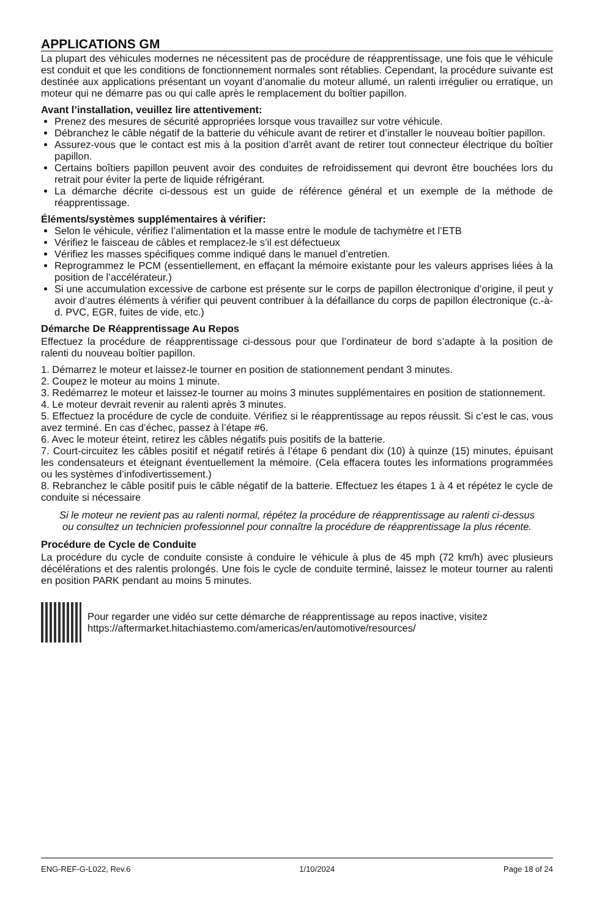APPLICATIONS GM
La plupart des véhicules modernes ne nécessitent pas de procédure de réapprentissage, une fois que le véhicule est conduit et que les conditions de fonctionnement normales sont rétablies. Cependant, la procédure suivante est destinée aux applications présentant un voyant d’anomalie du moteur allumé, un ralenti irrégulier ou erratique, un moteur qui ne démarre pas ou qui calle après le remplacement du boîtier papillon.
Avant l’installation, veuillez lire attentivement:
Prenez des mesures de sécurité appropriées lorsque vous travaillez sur votre véhicule.
Débranchez le câble négatif de la batterie du véhicule avant de retirer et d’installer le nouveau boîtier papillon.
Assurez-vous que le contact est mis à la position d’arrêt avant de retirer tout connecteur électrique du boîtier papillon.
Certains boîtiers papillon peuvent avoir des conduites de refroidissement qui devront être bouchées lors du retrait pour éviter la perte de liquide réfrigérant.
La démarche décrite ci-dessous est un guide de référence général et un exemple de la méthode de réapprentissage.
Éléments/systèmes supplémentaires à vérifier:
Selon le véhicule, vérifiez l’alimentation et la masse entre le module de tachymètre et l’ETB
Vérifiez le faisceau de câbles et remplacez-le s’il est défectueux
Vérifiez les masses spécifiques comme indiqué dans le manuel d’entretien.
Reprogrammez le PCM (essentiellement, en effaçant la mémoire existante pour les valeurs apprises liées à la position de l’accélérateur.)
Si une accumulation excessive de carbone est présente sur le corps de papillon électronique d’origine, il peut y avoir d’autres éléments à vérifier qui peuvent contribuer à la défaillance du corps de papillon électronique (c.-à-d. PVC, EGR, fuites de vide, etc.)
Démarche De Réapprentissage Au Repos
Effectuez la procédure de réapprentissage ci-dessous pour que l’ordinateur de bord s’adapte à la position de ralenti du nouveau boîtier papillon.
1. Démarrez le moteur et laissez-le tourner en position de stationnement pendant 3 minutes.
2. Coupez le moteur au moins 1 minute.
3. Redémarrez le moteur et laissez-le tourner au moins 3 minutes supplémentaires en position de stationnement.
4. Le moteur devrait revenir au ralenti après 3 minutes.
5. Effectuez la procédure de cycle de conduite. Vérifiez si le réapprentissage au repos réussit. Si c’est le cas, vous avez terminé. En cas d’échec, passez à l’étape #6.
6. Avec le moteur éteint, retirez les câbles négatifs puis positifs de la batterie.
7. Court-circuitez les câbles positif et négatif retirés à l’étape 6 pendant dix (10) à quinze (15) minutes, épuisant les condensateurs et éteignant éventuellement la mémoire. (Cela effacera toutes les informations programmées ou les systèmes d’infodivertissement.)
8. Rebranchez le câble positif puis le câble négatif de la batterie. Effectuez les étapes 1 à 4 et répétez le cycle de conduite si nécessaire
Si le moteur ne revient pas au ralenti normal, répétez la procédure de réapprentissage au ralenti ci-dessus ou consultez un technicien professionnel pour connaître la procédure de réapprentissage la plus récente.
Procédure de Cycle de Conduite
La procédure du cycle de conduite consiste à conduire le véhicule à plus de 45 mph (72 km/h) avec plusieurs décélérations et des ralentis prolongés. Une fois le cycle de conduite terminé, laissez le moteur tourner au ralenti en position PARK pendant au moins 5 minutes.
Pour regarder une vidéo sur cette démarche de réapprentissage au repos inactive, visitez
https://aftermarket.hitachiastemo.com/americas/en/automotive/resources/
ENG-REF-G-L022, Rev.6 1/10/2024 Page 18 of 24